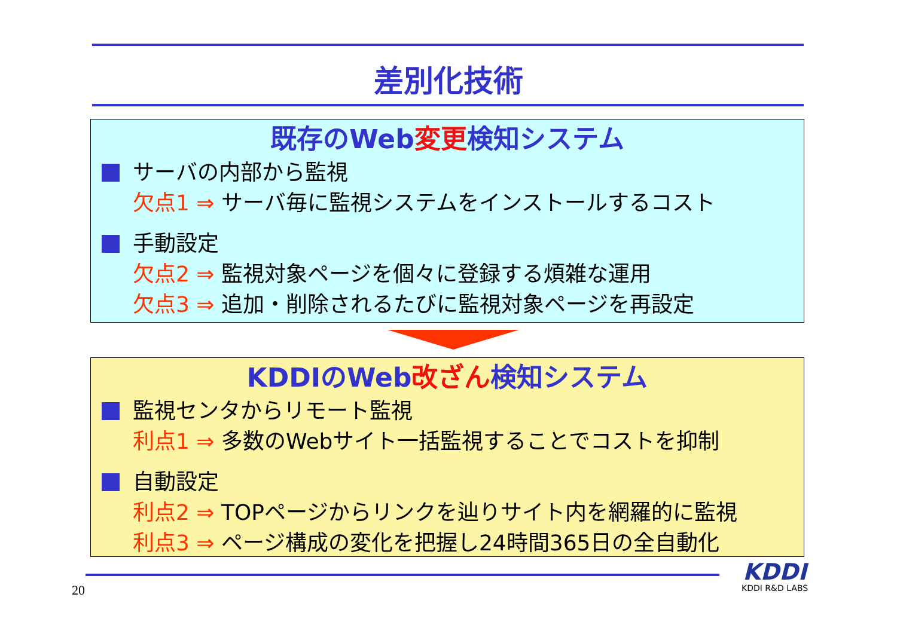差別化技術
既存のWeb変更検知システム
サーバの内部から監視
欠点1 ⇒ サーバ毎に監視システムをインストールするコスト
手動設定
欠点2 ⇒ 監視対象ページを個々に登録する煩雑な運用
欠点3 ⇒ 追加・削除されるたびに監視対象ページを再設定
KDDIのWeb改ざん検知システム
監視センタからリモート監視
利点1 ⇒ 多数のWebサイト一括監視することでコストを抑制
自動設定
利点2 ⇒ TOPページからリンクを辿りサイト内を網羅的に監視
利点3 ⇒ ページ構成の変化を把握し24時間365日の全自動化
20
KDDI
KDDI R&D LABS